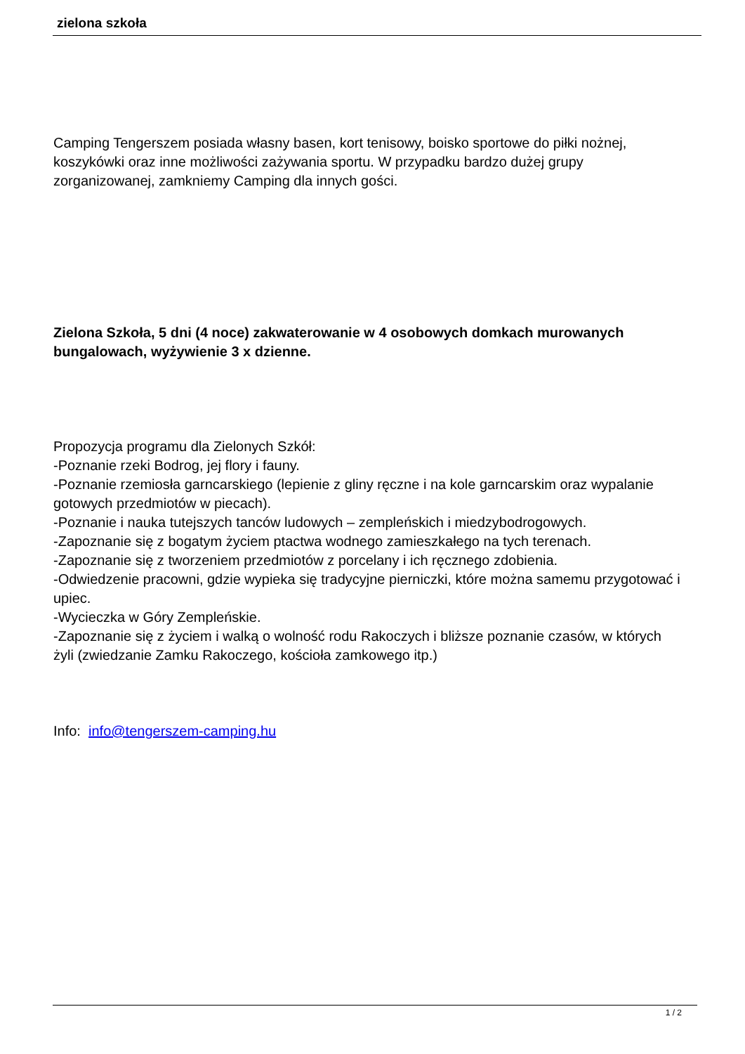zielona szkoła
Camping Tengerszem posiada własny basen, kort tenisowy, boisko sportowe do piłki nożnej, koszykówki oraz inne możliwości zażywania sportu. W przypadku bardzo dużej grupy zorganizowanej, zamkniemy Camping dla innych gości.
Zielona Szkoła, 5 dni (4 noce) zakwaterowanie w 4 osobowych domkach murowanych bungalowach, wyżywienie 3 x dzienne.
Propozycja programu dla Zielonych Szkół:
-Poznanie rzeki Bodrog, jej flory i fauny.
-Poznanie rzemiosła garncarskiego (lepienie z gliny ręczne i na kole garncarskim oraz wypalanie gotowych przedmiotów w piecach).
-Poznanie i nauka tutejszych tanców ludowych – zempleńskich i miedzybodrogowych.
-Zapoznanie się z bogatym życiem ptactwa wodnego zamieszkałego na tych terenach.
-Zapoznanie się z tworzeniem przedmiotów z porcelany i ich ręcznego zdobienia.
-Odwiedzenie pracowni, gdzie wypieka się tradycyjne pierniczki, które można samemu przygotować i upiec.
-Wycieczka w Góry Zempleńskie.
-Zapoznanie się z życiem i walką o wolność rodu Rakoczych i bliższe poznanie czasów, w których żyli (zwiedzanie Zamku Rakoczego, kościoła zamkowego itp.)
Info: info@tengerszem-camping.hu
1 / 2